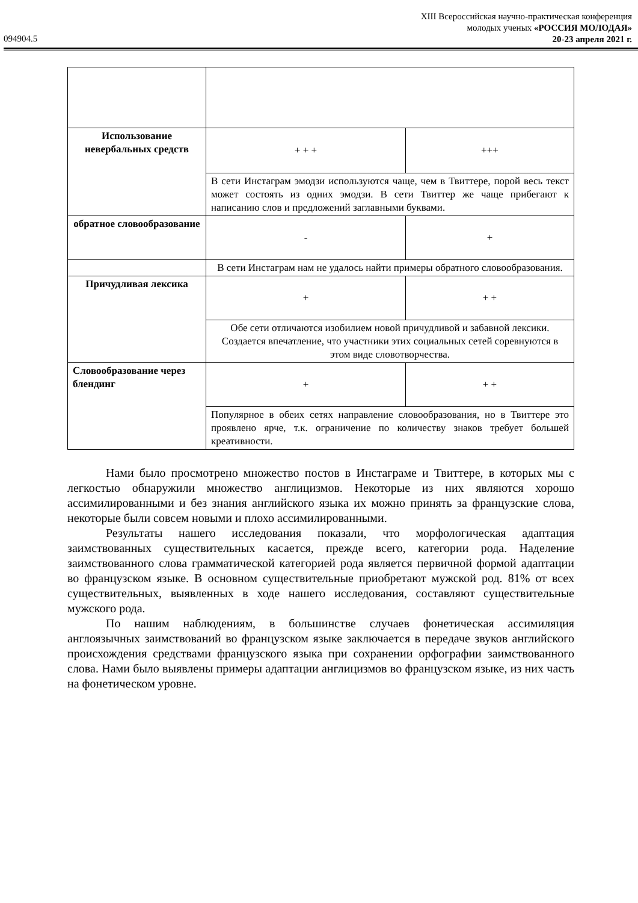XIII Всероссийская научно-практическая конференция
молодых ученых «РОССИЯ МОЛОДАЯ»
20-23 апреля 2021 г.
094904.5
| Использование невербальных средств | + + + | +++ |
| | В сети Инстаграм эмодзи используются чаще, чем в Твиттере, порой весь текст может состоять из одних эмодзи. В сети Твиттер же чаще прибегают к написанию слов и предложений заглавными буквами. | |
| обратное словообразование | - | + |
| | В сети Инстаграм нам не удалось найти примеры обратного словообразования. | |
| Причудливая лексика | + | + + |
| | Обе сети отличаются изобилием новой причудливой и забавной лексики. Создается впечатление, что участники этих социальных сетей соревнуются в этом виде словотворчества. | |
| Словообразование через блендинг | + | + + |
| | Популярное в обеих сетях направление словообразования, но в Твиттере это проявлено ярче, т.к. ограничение по количеству знаков требует большей креативности. | |
Нами было просмотрено множество постов в Инстаграме и Твиттере, в которых мы с легкостью обнаружили множество англицизмов. Некоторые из них являются хорошо ассимилированными и без знания английского языка их можно принять за французские слова, некоторые были совсем новыми и плохо ассимилированными.
Результаты нашего исследования показали, что морфологическая адаптация заимствованных существительных касается, прежде всего, категории рода. Наделение заимствованного слова грамматической категорией рода является первичной формой адаптации во французском языке. В основном существительные приобретают мужской род. 81% от всех существительных, выявленных в ходе нашего исследования, составляют существительные мужского рода.
По нашим наблюдениям, в большинстве случаев фонетическая ассимиляция англоязычных заимствований во французском языке заключается в передаче звуков английского происхождения средствами французского языка при сохранении орфографии заимствованного слова. Нами было выявлены примеры адаптации англицизмов во французском языке, из них часть на фонетическом уровне.